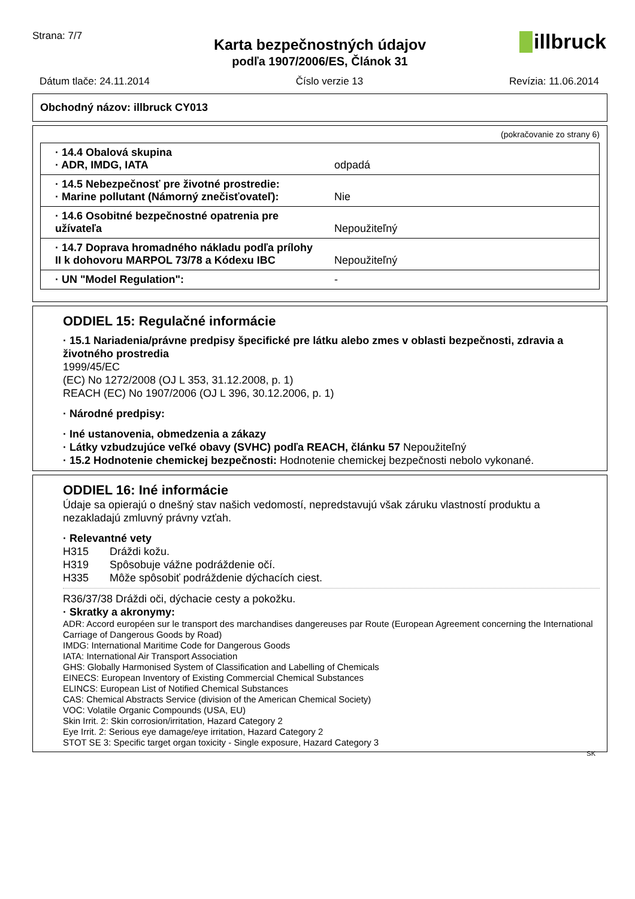Strana: 7/7
illbruck
Karta bezpečnostných údajov
podľa 1907/2006/ES, Článok 31
Dátum tlače: 24.11.2014 Číslo verzie 13 Revízia: 11.06.2014
Obchodný názov: illbruck CY013
(pokračovanie zo strany 6)
| · 14.4 Obalová skupina · ADR, IMDG, IATA | odpadá |
| · 14.5 Nebezpečnosť pre životné prostredie: · Marine pollutant (Námorný znečisťovateľ): | Nie |
| · 14.6 Osobitné bezpečnostné opatrenia pre užívateľa | Nepoužiteľný |
| · 14.7 Doprava hromadného nákladu podľa prílohy II k dohovoru MARPOL 73/78 a Kódexu IBC | Nepoužiteľný |
| · UN "Model Regulation": | - |
ODDIEL 15: Regulačné informácie
· 15.1 Nariadenia/právne predpisy špecifické pre látku alebo zmes v oblasti bezpečnosti, zdravia a životného prostredia
1999/45/EC
(EC) No 1272/2008 (OJ L 353, 31.12.2008, p. 1)
REACH (EC) No 1907/2006 (OJ L 396, 30.12.2006, p. 1)
· Národné predpisy:
· Iné ustanovenia, obmedzenia a zákazy
· Látky vzbudzujúce veľké obavy (SVHC) podľa REACH, článku 57 Nepoužiteľný
· 15.2 Hodnotenie chemickej bezpečnosti: Hodnotenie chemickej bezpečnosti nebolo vykonané.
ODDIEL 16: Iné informácie
Údaje sa opierajú o dnešný stav našich vedomostí, nepredstavujú však záruku vlastností produktu a nezakladajú zmluvný právny vzťah.
· Relevantné vety
H315 Dráždi kožu.
H319 Spôsobuje vážne podráždenie očí.
H335 Môže spôsobiť podráždenie dýchacích ciest.
R36/37/38 Dráždi oči, dýchacie cesty a pokožku.
· Skratky a akronymy:
ADR: Accord européen sur le transport des marchandises dangereuses par Route (European Agreement concerning the International Carriage of Dangerous Goods by Road)
IMDG: International Maritime Code for Dangerous Goods
IATA: International Air Transport Association
GHS: Globally Harmonised System of Classification and Labelling of Chemicals
EINECS: European Inventory of Existing Commercial Chemical Substances
ELINCS: European List of Notified Chemical Substances
CAS: Chemical Abstracts Service (division of the American Chemical Society)
VOC: Volatile Organic Compounds (USA, EU)
Skin Irrit. 2: Skin corrosion/irritation, Hazard Category 2
Eye Irrit. 2: Serious eye damage/eye irritation, Hazard Category 2
STOT SE 3: Specific target organ toxicity - Single exposure, Hazard Category 3
SK